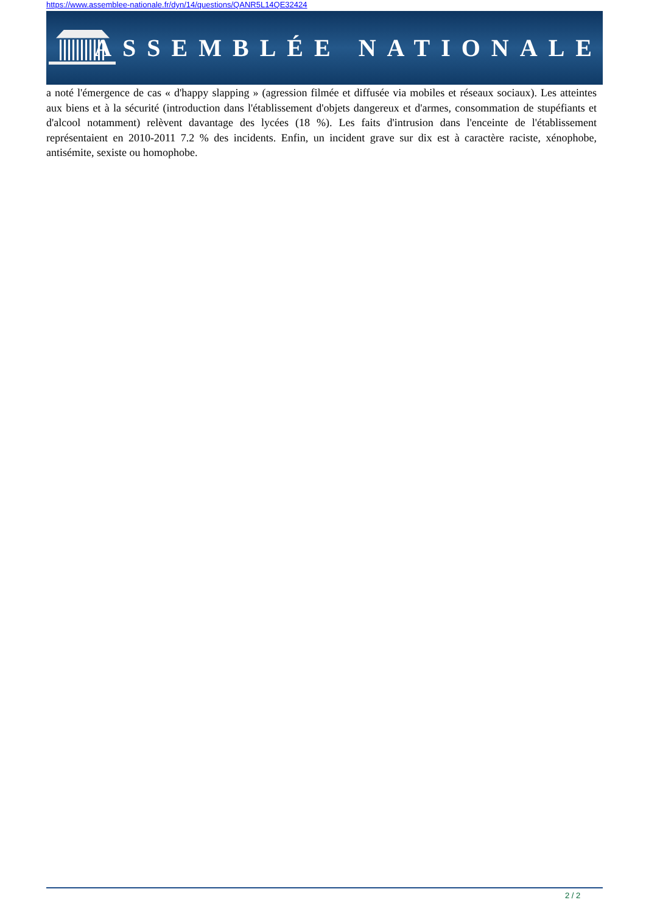https://www.assemblee-nationale.fr/dyn/14/questions/QANR5L14QE32424
ASSEMBLÉE NATIONALE
a noté l'émergence de cas « d'happy slapping » (agression filmée et diffusée via mobiles et réseaux sociaux). Les atteintes aux biens et à la sécurité (introduction dans l'établissement d'objets dangereux et d'armes, consommation de stupéfiants et d'alcool notamment) relèvent davantage des lycées (18 %). Les faits d'intrusion dans l'enceinte de l'établissement représentaient en 2010-2011 7.2 % des incidents. Enfin, un incident grave sur dix est à caractère raciste, xénophobe, antisémite, sexiste ou homophobe.
2 / 2